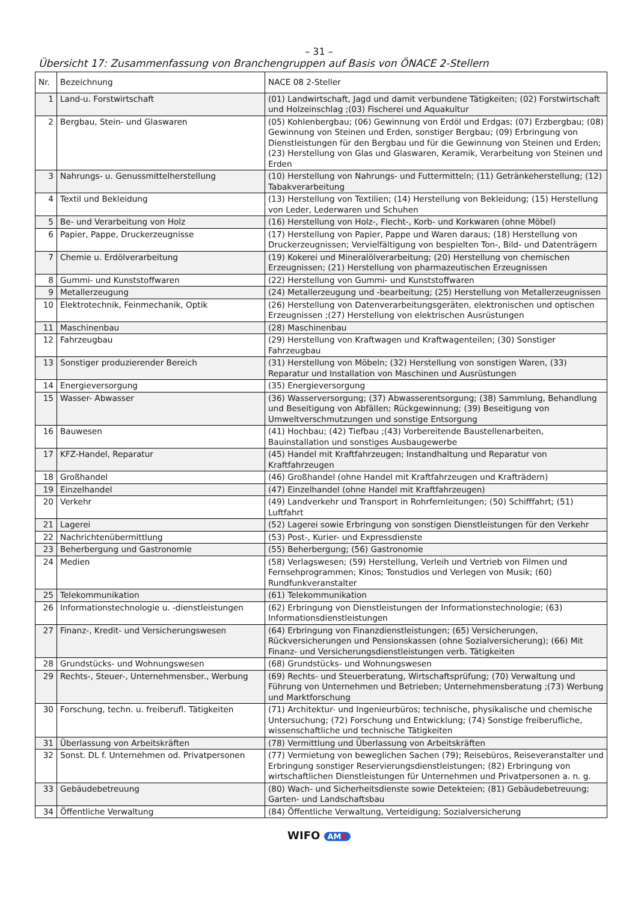– 31 –
Übersicht 17: Zusammenfassung von Branchengruppen auf Basis von ÖNACE 2-Stellern
| Nr. | Bezeichnung | NACE 08 2-Steller |
| --- | --- | --- |
| 1 | Land-u. Forstwirtschaft | (01) Landwirtschaft, Jagd und damit verbundene Tätigkeiten; (02) Forstwirtschaft und Holzeinschlag ;(03) Fischerei und Aquakultur |
| 2 | Bergbau, Stein- und Glaswaren | (05) Kohlenbergbau; (06) Gewinnung von Erdöl und Erdgas; (07) Erzbergbau; (08) Gewinnung von Steinen und Erden, sonstiger Bergbau; (09) Erbringung von Dienstleistungen für den Bergbau und für die Gewinnung von Steinen und Erden; (23) Herstellung von Glas und Glaswaren, Keramik, Verarbeitung von Steinen und Erden |
| 3 | Nahrungs- u. Genussmittelherstellung | (10) Herstellung von Nahrungs- und Futtermitteln; (11) Getränkeherstellung; (12) Tabakverarbeitung |
| 4 | Textil und Bekleidung | (13) Herstellung von Textilien; (14) Herstellung von Bekleidung; (15) Herstellung von Leder, Lederwaren und Schuhen |
| 5 | Be- und Verarbeitung von Holz | (16) Herstellung von Holz-, Flecht-, Korb- und Korkwaren (ohne Möbel) |
| 6 | Papier, Pappe, Druckerzeugnisse | (17) Herstellung von Papier, Pappe und Waren daraus; (18) Herstellung von Druckerzeugnissen; Vervielfältigung von bespielten Ton-, Bild- und Datenträgern |
| 7 | Chemie u. Erdölverarbeitung | (19) Kokerei und Mineralölverarbeitung; (20) Herstellung von chemischen Erzeugnissen; (21) Herstellung von pharmazeutischen Erzeugnissen |
| 8 | Gummi- und Kunststoffwaren | (22) Herstellung von Gummi- und Kunststoffwaren |
| 9 | Metallerzeugung | (24) Metallerzeugung und -bearbeitung; (25) Herstellung von Metallerzeugnissen |
| 10 | Elektrotechnik, Feinmechanik, Optik | (26) Herstellung von Datenverarbeitungsgeräten, elektronischen und optischen Erzeugnissen ;(27) Herstellung von elektrischen Ausrüstungen |
| 11 | Maschinenbau | (28) Maschinenbau |
| 12 | Fahrzeugbau | (29) Herstellung von Kraftwagen und Kraftwagenteilen; (30) Sonstiger Fahrzeugbau |
| 13 | Sonstiger produzierender Bereich | (31) Herstellung von Möbeln; (32) Herstellung von sonstigen Waren, (33) Reparatur und Installation von Maschinen und Ausrüstungen |
| 14 | Energieversorgung | (35) Energieversorgung |
| 15 | Wasser- Abwasser | (36) Wasserversorgung; (37) Abwasserentsorgung; (38) Sammlung, Behandlung und Beseitigung von Abfällen; Rückgewinnung; (39) Beseitigung von Umweltverschmutzungen und sonstige Entsorgung |
| 16 | Bauwesen | (41) Hochbau; (42) Tiefbau ;(43) Vorbereitende Baustellenarbeiten, Bauinstallation und sonstiges Ausbaugewerbe |
| 17 | KFZ-Handel, Reparatur | (45) Handel mit Kraftfahrzeugen; Instandhaltung und Reparatur von Kraftfahrzeugen |
| 18 | Großhandel | (46) Großhandel (ohne Handel mit Kraftfahrzeugen und Krafträdern) |
| 19 | Einzelhandel | (47) Einzelhandel (ohne Handel mit Kraftfahrzeugen) |
| 20 | Verkehr | (49) Landverkehr und Transport in Rohrfernleitungen; (50) Schifffahrt; (51) Luftfahrt |
| 21 | Lagerei | (52) Lagerei sowie Erbringung von sonstigen Dienstleistungen für den Verkehr |
| 22 | Nachrichtenübermittlung | (53) Post-, Kurier- und Expressdienste |
| 23 | Beherbergung und Gastronomie | (55) Beherbergung; (56) Gastronomie |
| 24 | Medien | (58) Verlagswesen; (59) Herstellung, Verleih und Vertrieb von Filmen und Fernsehprogrammen; Kinos; Tonstudios und Verlegen von Musik; (60) Rundfunkveranstalter |
| 25 | Telekommunikation | (61) Telekommunikation |
| 26 | Informationstechnologie u. -dienstleistungen | (62) Erbringung von Dienstleistungen der Informationstechnologie; (63) Informationsdienstleistungen |
| 27 | Finanz-, Kredit- und Versicherungswesen | (64) Erbringung von Finanzdienstleistungen; (65) Versicherungen, Rückversicherungen und Pensionskassen (ohne Sozialversicherung); (66) Mit Finanz- und Versicherungsdienstleistungen verb. Tätigkeiten |
| 28 | Grundstücks- und Wohnungswesen | (68) Grundstücks- und Wohnungswesen |
| 29 | Rechts-, Steuer-, Unternehmensber., Werbung | (69) Rechts- und Steuerberatung, Wirtschaftsprüfung; (70) Verwaltung und Führung von Unternehmen und Betrieben; Unternehmensberatung ;(73) Werbung und Marktforschung |
| 30 | Forschung, techn. u. freiberufl. Tätigkeiten | (71) Architektur- und Ingenieurbüros; technische, physikalische und chemische Untersuchung; (72) Forschung und Entwicklung; (74) Sonstige freiberufliche, wissenschaftliche und technische Tätigkeiten |
| 31 | Überlassung von Arbeitskräften | (78) Vermittlung und Überlassung von Arbeitskräften |
| 32 | Sonst. DL f. Unternehmen od. Privatpersonen | (77) Vermietung von beweglichen Sachen (79); Reisebüros, Reiseveranstalter und Erbringung sonstiger Reservierungsdienstleistungen; (82) Erbringung von wirtschaftlichen Dienstleistungen für Unternehmen und Privatpersonen a. n. g. |
| 33 | Gebäudebetreuung | (80) Wach- und Sicherheitsdienste sowie Detekteien; (81) Gebäudebetreuung; Garten- und Landschaftsbau |
| 34 | Öffentliche Verwaltung | (84) Öffentliche Verwaltung, Verteidigung; Sozialversicherung |
WIFO AMS